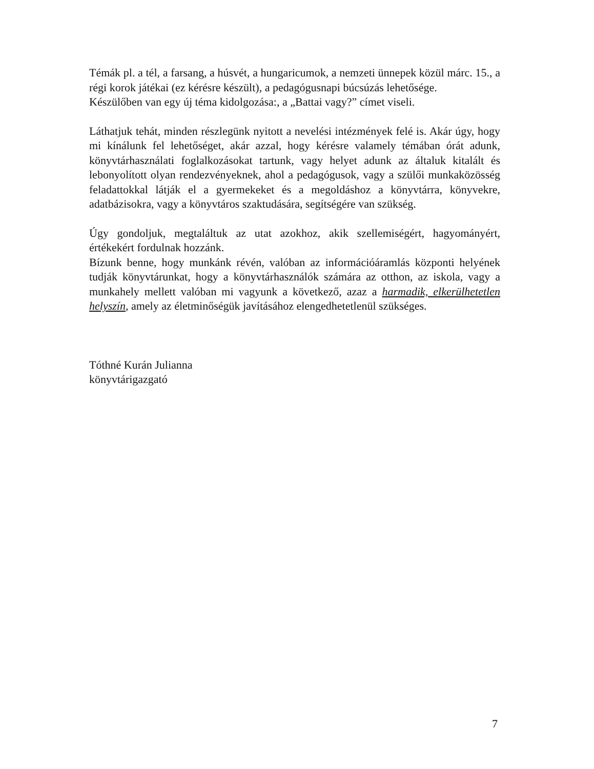Témák pl. a tél, a farsang, a húsvét, a hungaricumok, a nemzeti ünnepek közül márc. 15., a régi korok játékai (ez kérésre készült), a pedagógusnapi búcsúzás lehetősége.
Készülőben van egy új téma kidolgozása:, a „Battai vagy?” címet viseli.
Láthatjuk tehát, minden részlegünk nyitott a nevelési intézmények felé is. Akár úgy, hogy mi kínálunk fel lehetőséget, akár azzal, hogy kérésre valamely témában órát adunk, könyvtárhasználati foglalkozásokat tartunk, vagy helyet adunk az általuk kitalált és lebonyolított olyan rendezvényeknek, ahol a pedagógusok, vagy a szülői munkaközösség feladattokkal látják el a gyermekeket és a megoldáshoz a könyvtárra, könyvekre, adatbázisokra, vagy a könyvtáros szaktudására, segítségére van szükség.
Úgy gondoljuk, megtaláltuk az utat azokhoz, akik szellemiségért, hagyományért, értékekért fordulnak hozzánk.
Bízunk benne, hogy munkánk révén, valóban az információáramlás központi helyének tudják könyvtárunkat, hogy a könyvtárhasználók számára az otthon, az iskola, vagy a munkahely mellett valóban mi vagyunk a következő, azaz a harmadik, elkerülhetetlen helyszín, amely az életminőségük javításához elengedhetetlenül szükséges.
Tóthné Kurán Julianna
könyvtárigazgató
7